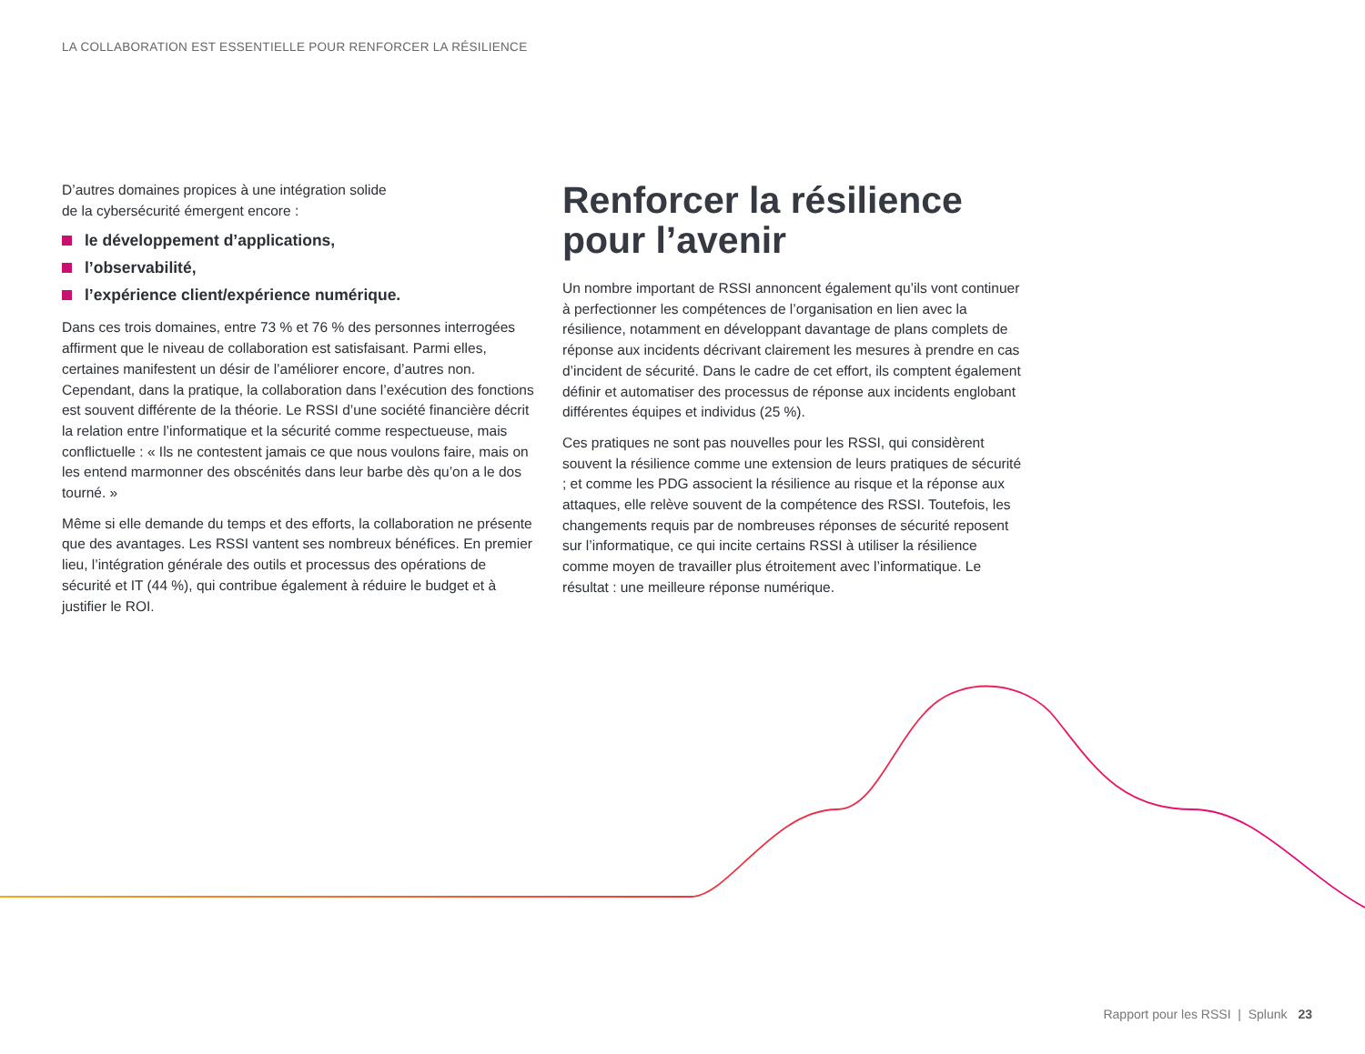LA COLLABORATION EST ESSENTIELLE POUR RENFORCER LA RÉSILIENCE
D’autres domaines propices à une intégration solide
de la cybersécurité émergent encore :
le développement d’applications,
l’observabilité,
l’expérience client/expérience numérique.
Dans ces trois domaines, entre 73 % et 76 % des personnes interrogées affirment que le niveau de collaboration est satisfaisant. Parmi elles, certaines manifestent un désir de l’améliorer encore, d’autres non. Cependant, dans la pratique, la collaboration dans l’exécution des fonctions est souvent différente de la théorie. Le RSSI d’une société financière décrit la relation entre l’informatique et la sécurité comme respectueuse, mais conflictuelle : « Ils ne contestent jamais ce que nous voulons faire, mais on les entend marmonner des obscénités dans leur barbe dès qu’on a le dos tourné. »
Même si elle demande du temps et des efforts, la collaboration ne présente que des avantages. Les RSSI vantent ses nombreux bénéfices. En premier lieu, l’intégration générale des outils et processus des opérations de sécurité et IT (44 %), qui contribue également à réduire le budget et à justifier le ROI.
Renforcer la résilience pour l’avenir
Un nombre important de RSSI annoncent également qu’ils vont continuer à perfectionner les compétences de l’organisation en lien avec la résilience, notamment en développant davantage de plans complets de réponse aux incidents décrivant clairement les mesures à prendre en cas d’incident de sécurité. Dans le cadre de cet effort, ils comptent également définir et automatiser des processus de réponse aux incidents englobant différentes équipes et individus (25 %).
Ces pratiques ne sont pas nouvelles pour les RSSI, qui considèrent souvent la résilience comme une extension de leurs pratiques de sécurité ; et comme les PDG associent la résilience au risque et la réponse aux attaques, elle relève souvent de la compétence des RSSI. Toutefois, les changements requis par de nombreuses réponses de sécurité reposent sur l’informatique, ce qui incite certains RSSI à utiliser la résilience comme moyen de travailler plus étroitement avec l’informatique. Le résultat : une meilleure réponse numérique.
Rapport pour les RSSI | Splunk 23